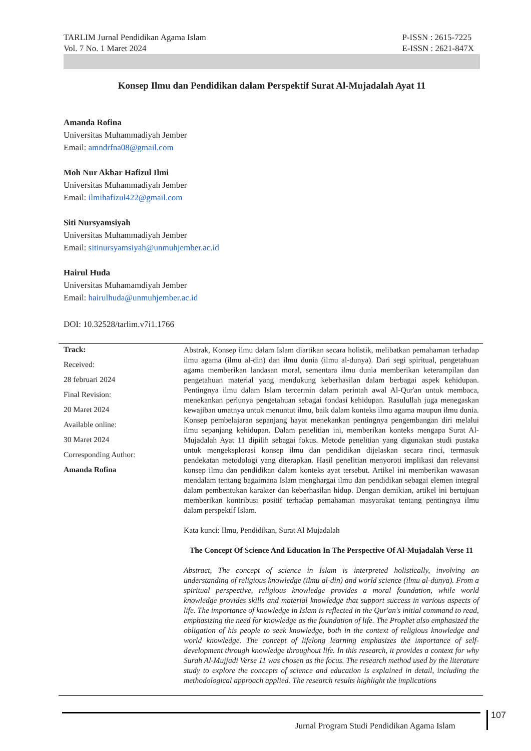TARLIM Jurnal Pendidikan Agama Islam
Vol. 7 No. 1 Maret 2024
P-ISSN : 2615-7225
E-ISSN : 2621-847X
Konsep Ilmu dan Pendidikan dalam Perspektif Surat Al-Mujadalah Ayat 11
Amanda Rofina
Universitas Muhammadiyah Jember
Email: amndrfna08@gmail.com
Moh Nur Akbar Hafizul Ilmi
Universitas Muhammadiyah Jember
Email: ilmihafizul422@gmail.com
Siti Nursyamsiyah
Universitas Muhammadiyah Jember
Email: sitinursyamsiyah@unmuhjember.ac.id
Hairul Huda
Universitas Muhamamdiyah Jember
Email: hairulhuda@unmuhjember.ac.id
DOI: 10.32528/tarlim.v7i1.1766
Track:
Received:
28 februari 2024
Final Revision:
20 Maret 2024
Available online:
30 Maret 2024
Corresponding Author:
Amanda Rofina
Abstrak, Konsep ilmu dalam Islam diartikan secara holistik, melibatkan pemahaman terhadap ilmu agama (ilmu al-din) dan ilmu dunia (ilmu al-dunya). Dari segi spiritual, pengetahuan agama memberikan landasan moral, sementara ilmu dunia memberikan keterampilan dan pengetahuan material yang mendukung keberhasilan dalam berbagai aspek kehidupan. Pentingnya ilmu dalam Islam tercermin dalam perintah awal Al-Qur'an untuk membaca, menekankan perlunya pengetahuan sebagai fondasi kehidupan. Rasulullah juga menegaskan kewajiban umatnya untuk menuntut ilmu, baik dalam konteks ilmu agama maupun ilmu dunia. Konsep pembelajaran sepanjang hayat menekankan pentingnya pengembangan diri melalui ilmu sepanjang kehidupan. Dalam penelitian ini, memberikan konteks mengapa Surat Al-Mujadalah Ayat 11 dipilih sebagai fokus. Metode penelitian yang digunakan studi pustaka untuk mengeksplorasi konsep ilmu dan pendidikan dijelaskan secara rinci, termasuk pendekatan metodologi yang diterapkan. Hasil penelitian menyoroti implikasi dan relevansi konsep ilmu dan pendidikan dalam konteks ayat tersebut. Artikel ini memberikan wawasan mendalam tentang bagaimana Islam menghargai ilmu dan pendidikan sebagai elemen integral dalam pembentukan karakter dan keberhasilan hidup. Dengan demikian, artikel ini bertujuan memberikan kontribusi positif terhadap pemahaman masyarakat tentang pentingnya ilmu dalam perspektif Islam.
Kata kunci: Ilmu, Pendidikan, Surat Al Mujadalah
The Concept Of Science And Education In The Perspective Of Al-Mujadalah Verse 11
Abstract, The concept of science in Islam is interpreted holistically, involving an understanding of religious knowledge (ilmu al-din) and world science (ilmu al-dunya). From a spiritual perspective, religious knowledge provides a moral foundation, while world knowledge provides skills and material knowledge that support success in various aspects of life. The importance of knowledge in Islam is reflected in the Qur'an's initial command to read, emphasizing the need for knowledge as the foundation of life. The Prophet also emphasized the obligation of his people to seek knowledge, both in the context of religious knowledge and world knowledge. The concept of lifelong learning emphasizes the importance of self-development through knowledge throughout life. In this research, it provides a context for why Surah Al-Mujjadi Verse 11 was chosen as the focus. The research method used by the literature study to explore the concepts of science and education is explained in detail, including the methodological approach applied. The research results highlight the implications
Jurnal Program Studi Pendidikan Agama Islam
107